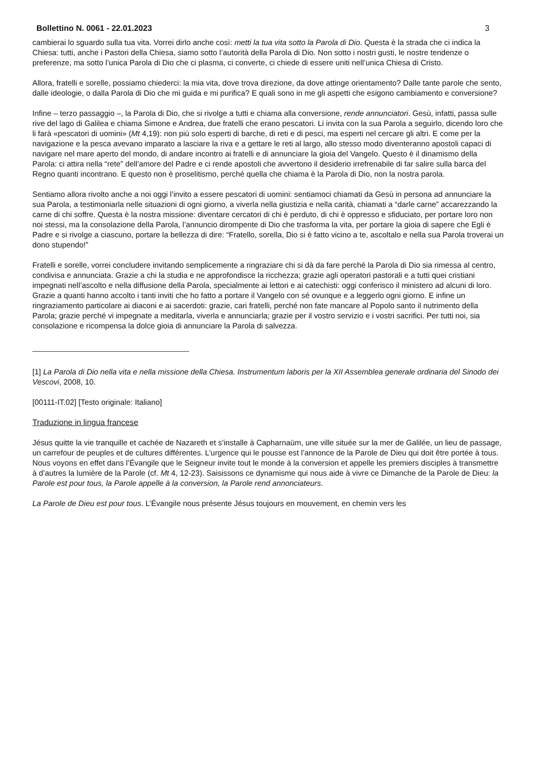Bollettino N. 0061 - 22.01.2023 3
cambierai lo sguardo sulla tua vita. Vorrei dirlo anche così: metti la tua vita sotto la Parola di Dio. Questa è la strada che ci indica la Chiesa: tutti, anche i Pastori della Chiesa, siamo sotto l’autorità della Parola di Dio. Non sotto i nostri gusti, le nostre tendenze o preferenze, ma sotto l’unica Parola di Dio che ci plasma, ci converte, ci chiede di essere uniti nell’unica Chiesa di Cristo.
Allora, fratelli e sorelle, possiamo chiederci: la mia vita, dove trova direzione, da dove attinge orientamento? Dalle tante parole che sento, dalle ideologie, o dalla Parola di Dio che mi guida e mi purifica? E quali sono in me gli aspetti che esigono cambiamento e conversione?
Infine – terzo passaggio –, la Parola di Dio, che si rivolge a tutti e chiama alla conversione, rende annunciatori. Gesù, infatti, passa sulle rive del lago di Galilea e chiama Simone e Andrea, due fratelli che erano pescatori. Li invita con la sua Parola a seguirlo, dicendo loro che li farà «pescatori di uomini» (Mt 4,19): non più solo esperti di barche, di reti e di pesci, ma esperti nel cercare gli altri. E come per la navigazione e la pesca avevano imparato a lasciare la riva e a gettare le reti al largo, allo stesso modo diventeranno apostoli capaci di navigare nel mare aperto del mondo, di andare incontro ai fratelli e di annunciare la gioia del Vangelo. Questo è il dinamismo della Parola: ci attira nella “rete” dell’amore del Padre e ci rende apostoli che avvertono il desiderio irrefrenabile di far salire sulla barca del Regno quanti incontrano. E questo non è proselitismo, perché quella che chiama è la Parola di Dio, non la nostra parola.
Sentiamo allora rivolto anche a noi oggi l’invito a essere pescatori di uomini: sentiamoci chiamati da Gesù in persona ad annunciare la sua Parola, a testimoniarla nelle situazioni di ogni giorno, a viverla nella giustizia e nella carità, chiamati a “darle carne” accarezzando la carne di chi soffre. Questa è la nostra missione: diventare cercatori di chi è perduto, di chi è oppresso e sfiduciato, per portare loro non noi stessi, ma la consolazione della Parola, l’annuncio dirompente di Dio che trasforma la vita, per portare la gioia di sapere che Egli è Padre e si rivolge a ciascuno, portare la bellezza di dire: “Fratello, sorella, Dio si è fatto vicino a te, ascoltalo e nella sua Parola troverai un dono stupendo!”
Fratelli e sorelle, vorrei concludere invitando semplicemente a ringraziare chi si dà da fare perché la Parola di Dio sia rimessa al centro, condivisa e annunciata. Grazie a chi la studia e ne approfondisce la ricchezza; grazie agli operatori pastorali e a tutti quei cristiani impegnati nell’ascolto e nella diffusione della Parola, specialmente ai lettori e ai catechisti: oggi conferisco il ministero ad alcuni di loro. Grazie a quanti hanno accolto i tanti inviti che ho fatto a portare il Vangelo con sé ovunque e a leggerlo ogni giorno. E infine un ringraziamento particolare ai diaconi e ai sacerdoti: grazie, cari fratelli, perché non fate mancare al Popolo santo il nutrimento della Parola; grazie perché vi impegnate a meditarla, viverla e annunciarla; grazie per il vostro servizio e i vostri sacrifici. Per tutti noi, sia consolazione e ricompensa la dolce gioia di annunciare la Parola di salvezza.
[1] La Parola di Dio nella vita e nella missione della Chiesa. Instrumentum laboris per la XII Assemblea generale ordinaria del Sinodo dei Vescovi, 2008, 10.
[00111-IT.02] [Testo originale: Italiano]
Traduzione in lingua francese
Jésus quitte la vie tranquille et cachée de Nazareth et s’installe à Capharnaüm, une ville située sur la mer de Galilée, un lieu de passage, un carrefour de peuples et de cultures différentes. L’urgence qui le pousse est l’annonce de la Parole de Dieu qui doit être portée à tous. Nous voyons en effet dans l’Évangile que le Seigneur invite tout le monde à la conversion et appelle les premiers disciples à transmettre à d’autres la lumière de la Parole (cf. Mt 4, 12-23). Saisissons ce dynamisme qui nous aide à vivre ce Dimanche de la Parole de Dieu: la Parole est pour tous, la Parole appelle à la conversion, la Parole rend annonciateurs.
La Parole de Dieu est pour tous. L’Évangile nous présente Jésus toujours en mouvement, en chemin vers les